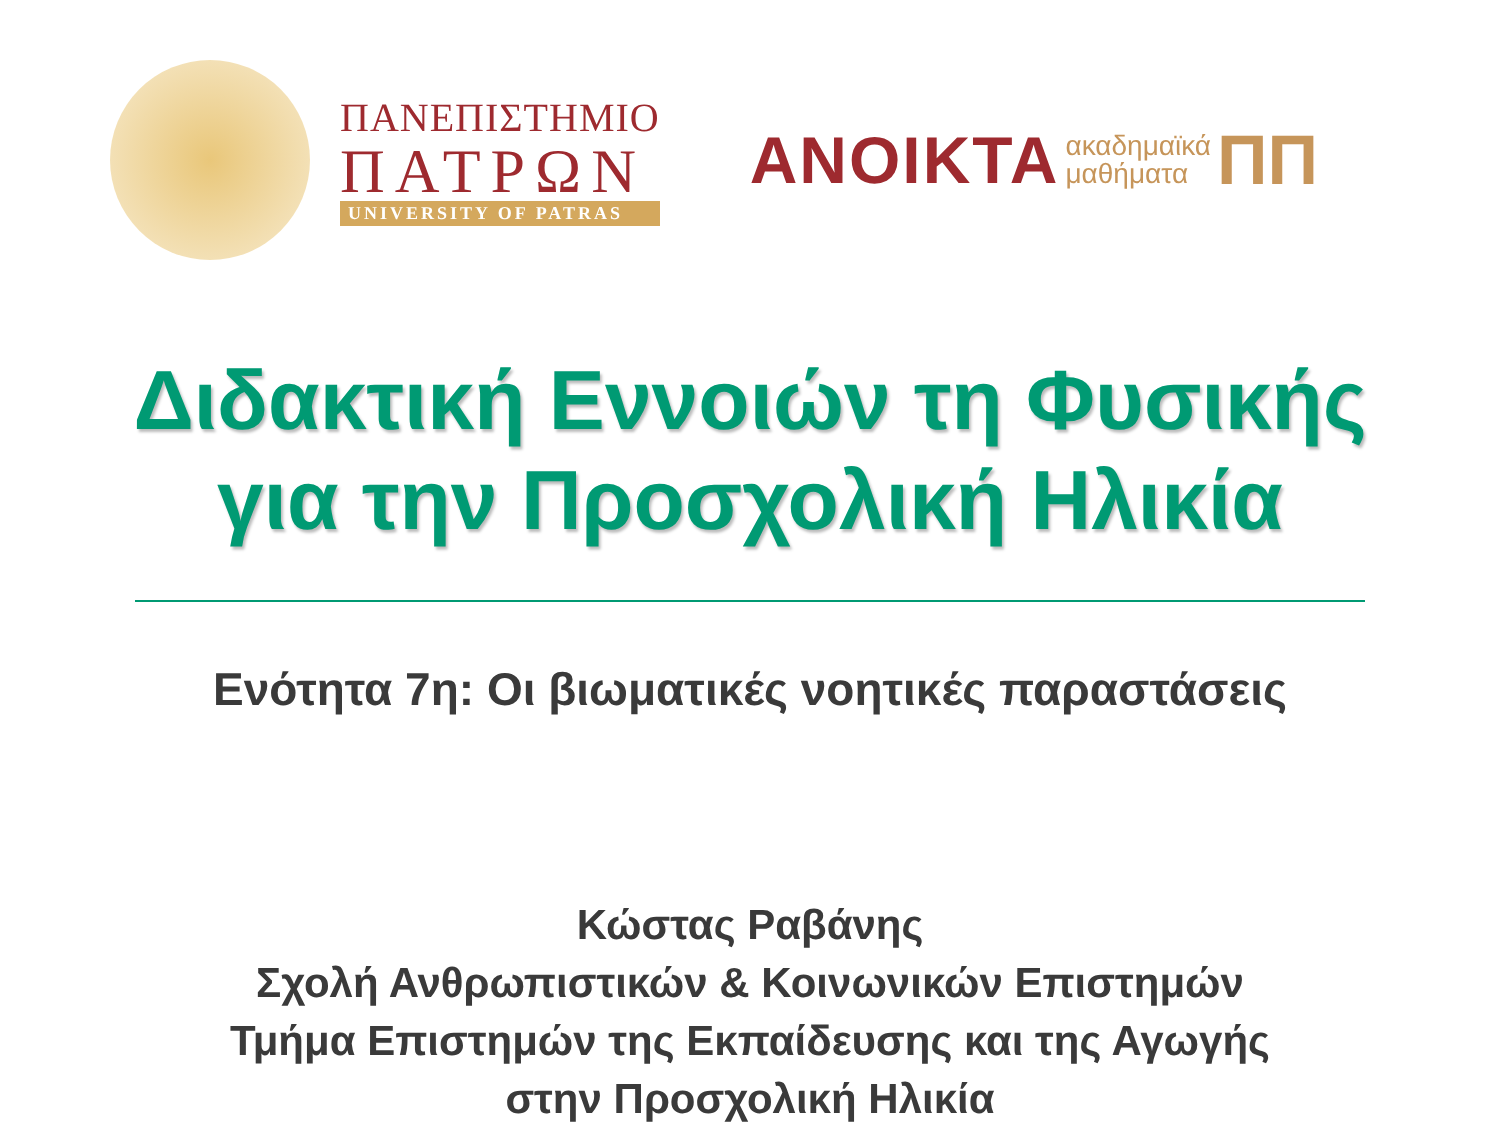ΠΑΝΕΠΙΣΤΗΜΙΟ
ΠΑΤΡΩΝ
UNIVERSITY OF PATRAS
ΑΝΟΙΚΤΑ ακαδημαϊκά
μαθήματα ΠΠ
Διδακτική Εννοιών τη Φυσικής
για την Προσχολική Ηλικία
Ενότητα 7η: Οι βιωματικές νοητικές παραστάσεις
Κώστας Ραβάνης
Σχολή Ανθρωπιστικών & Κοινωνικών Επιστημών
Τμήμα Επιστημών της Εκπαίδευσης και της Αγωγής
στην Προσχολική Ηλικία